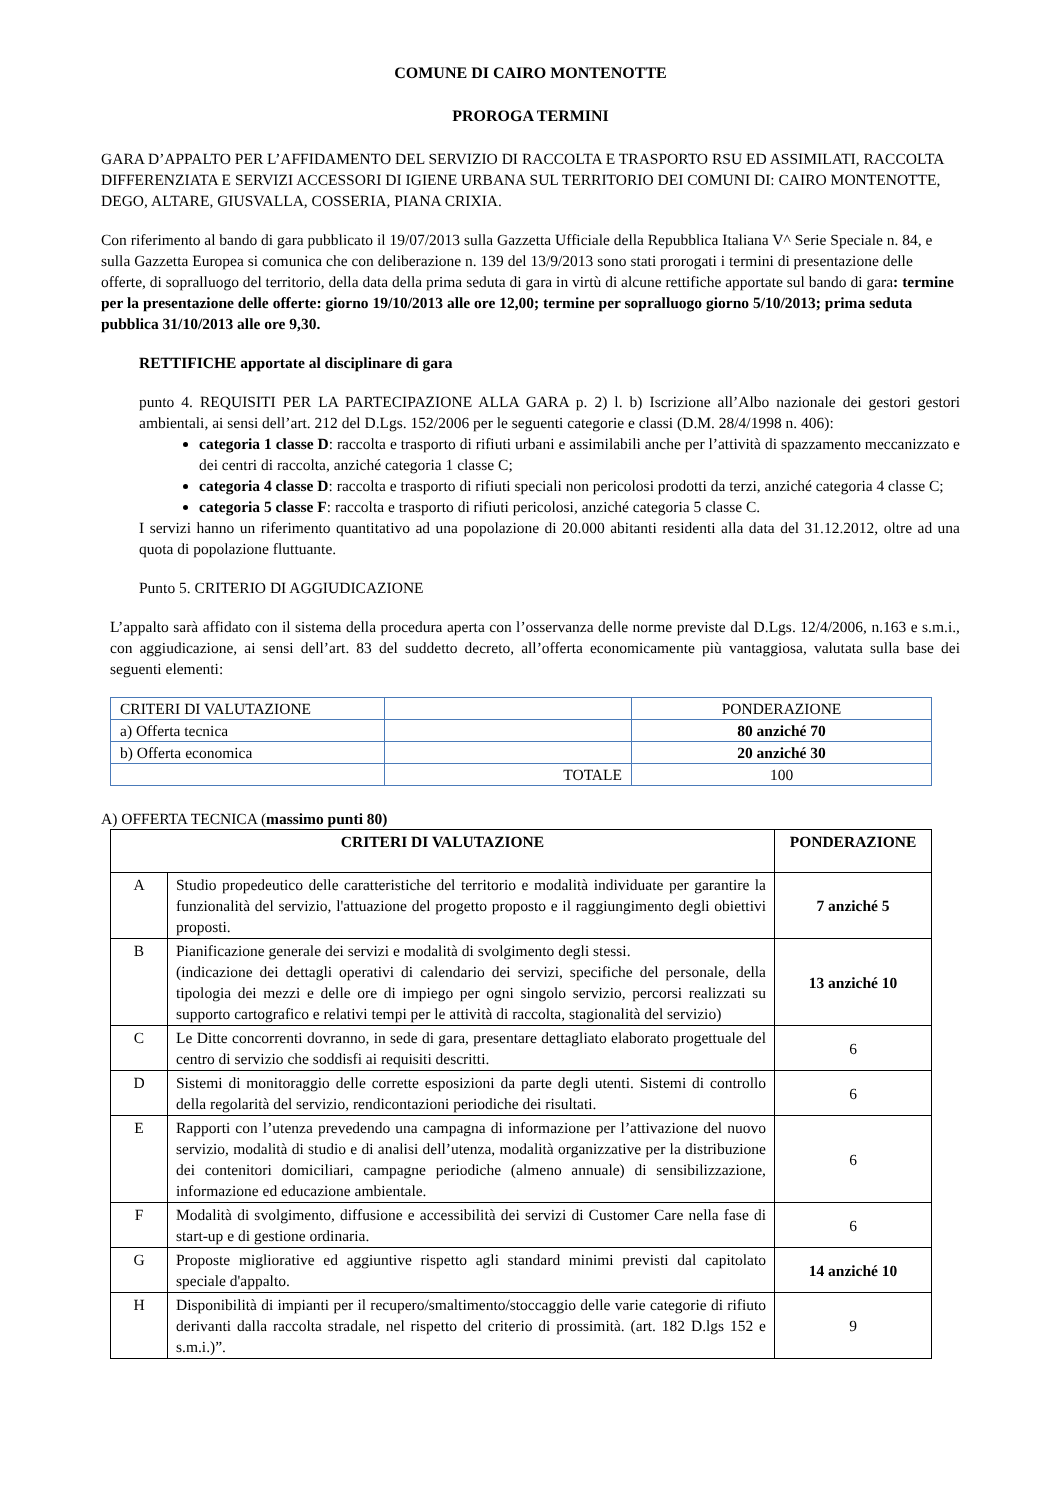COMUNE DI CAIRO MONTENOTTE
PROROGA TERMINI
GARA D’APPALTO PER L’AFFIDAMENTO DEL SERVIZIO DI RACCOLTA E TRASPORTO RSU ED ASSIMILATI, RACCOLTA DIFFERENZIATA E SERVIZI ACCESSORI DI IGIENE URBANA SUL TERRITORIO DEI COMUNI DI: CAIRO MONTENOTTE, DEGO, ALTARE, GIUSVALLA, COSSERIA, PIANA CRIXIA.
Con riferimento al bando di gara pubblicato il 19/07/2013 sulla Gazzetta Ufficiale della Repubblica Italiana V^ Serie Speciale n. 84, e sulla Gazzetta Europea si comunica che con deliberazione n. 139 del 13/9/2013 sono stati prorogati i termini di presentazione delle offerte, di sopralluogo del territorio, della data della prima seduta di gara in virtù di alcune rettifiche apportate sul bando di gara: termine per la presentazione delle offerte: giorno 19/10/2013 alle ore 12,00; termine per sopralluogo giorno 5/10/2013; prima seduta pubblica 31/10/2013 alle ore 9,30.
RETTIFICHE apportate al disciplinare di gara
punto 4. REQUISITI PER LA PARTECIPAZIONE ALLA GARA p. 2) l. b) Iscrizione all’Albo nazionale dei gestori gestori ambientali, ai sensi dell’art. 212 del D.Lgs. 152/2006 per le seguenti categorie e classi (D.M. 28/4/1998 n. 406):
categoria 1 classe D: raccolta e trasporto di rifiuti urbani e assimilabili anche per l’attività di spazzamento meccanizzato e dei centri di raccolta, anziché categoria 1 classe C;
categoria 4 classe D: raccolta e trasporto di rifiuti speciali non pericolosi prodotti da terzi, anziché categoria 4 classe C;
categoria 5 classe F: raccolta e trasporto di rifiuti pericolosi, anziché categoria 5 classe C.
I servizi hanno un riferimento quantitativo ad una popolazione di 20.000 abitanti residenti alla data del 31.12.2012, oltre ad una quota di popolazione fluttuante.
Punto 5. CRITERIO DI AGGIUDICAZIONE
L’appalto sarà affidato con il sistema della procedura aperta con l’osservanza delle norme previste dal D.Lgs. 12/4/2006, n.163 e s.m.i., con aggiudicazione, ai sensi dell’art. 83 del suddetto decreto, all’offerta economicamente più vantaggiosa, valutata sulla base dei seguenti elementi:
| CRITERI DI VALUTAZIONE | | PONDERAZIONE |
| a) Offerta tecnica | | 80 anziché 70 |
| b) Offerta economica | | 20 anziché 30 |
| | TOTALE | 100 |
A) OFFERTA TECNICA (massimo punti 80)
| CRITERI DI VALUTAZIONE | | PONDERAZIONE |
| A | Studio propedeutico delle caratteristiche del territorio e modalità individuate per garantire la funzionalità del servizio, l'attuazione del progetto proposto e il raggiungimento degli obiettivi proposti. | 7 anziché 5 |
| B | Pianificazione generale dei servizi e modalità di svolgimento degli stessi. (indicazione dei dettagli operativi di calendario dei servizi, specifiche del personale, della tipologia dei mezzi e delle ore di impiego per ogni singolo servizio, percorsi realizzati su supporto cartografico e relativi tempi per le attività di raccolta, stagionalità del servizio) | 13 anziché 10 |
| C | Le Ditte concorrenti dovranno, in sede di gara, presentare dettagliato elaborato progettuale del centro di servizio che soddisfi ai requisiti descritti. | 6 |
| D | Sistemi di monitoraggio delle corrette esposizioni da parte degli utenti. Sistemi di controllo della regolarità del servizio, rendicontazioni periodiche dei risultati. | 6 |
| E | Rapporti con l’utenza prevedendo una campagna di informazione per l’attivazione del nuovo servizio, modalità di studio e di analisi dell’utenza, modalità organizzative per la distribuzione dei contenitori domiciliari, campagne periodiche (almeno annuale) di sensibilizzazione, informazione ed educazione ambientale. | 6 |
| F | Modalità di svolgimento, diffusione e accessibilità dei servizi di Customer Care nella fase di start-up e di gestione ordinaria. | 6 |
| G | Proposte migliorative ed aggiuntive rispetto agli standard minimi previsti dal capitolato speciale d'appalto. | 14 anziché 10 |
| H | Disponibilità di impianti per il recupero/smaltimento/stoccaggio delle varie categorie di rifiuto derivanti dalla raccolta stradale, nel rispetto del criterio di prossimità. (art. 182 D.lgs 152 e s.m.i.)”. | 9 |